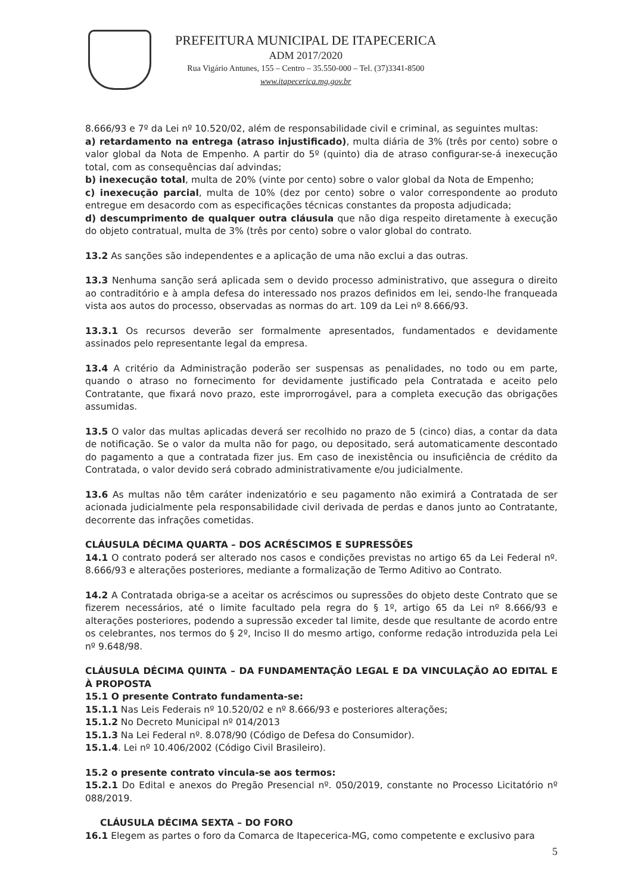PREFEITURA MUNICIPAL DE ITAPECERICA
ADM 2017/2020
Rua Vigário Antunes, 155 – Centro – 35.550-000 – Tel. (37)3341-8500
www.itapecerica.mg.gov.br
8.666/93 e 7º da Lei nº 10.520/02, além de responsabilidade civil e criminal, as seguintes multas:
a) retardamento na entrega (atraso injustificado), multa diária de 3% (três por cento) sobre o valor global da Nota de Empenho. A partir do 5º (quinto) dia de atraso configurar-se-á inexecução total, com as consequências daí advindas;
b) inexecução total, multa de 20% (vinte por cento) sobre o valor global da Nota de Empenho;
c) inexecução parcial, multa de 10% (dez por cento) sobre o valor correspondente ao produto entregue em desacordo com as especificações técnicas constantes da proposta adjudicada;
d) descumprimento de qualquer outra cláusula que não diga respeito diretamente à execução do objeto contratual, multa de 3% (três por cento) sobre o valor global do contrato.
13.2 As sanções são independentes e a aplicação de uma não exclui a das outras.
13.3 Nenhuma sanção será aplicada sem o devido processo administrativo, que assegura o direito ao contraditório e à ampla defesa do interessado nos prazos definidos em lei, sendo-lhe franqueada vista aos autos do processo, observadas as normas do art. 109 da Lei nº 8.666/93.
13.3.1 Os recursos deverão ser formalmente apresentados, fundamentados e devidamente assinados pelo representante legal da empresa.
13.4 A critério da Administração poderão ser suspensas as penalidades, no todo ou em parte, quando o atraso no fornecimento for devidamente justificado pela Contratada e aceito pelo Contratante, que fixará novo prazo, este improrrogável, para a completa execução das obrigações assumidas.
13.5 O valor das multas aplicadas deverá ser recolhido no prazo de 5 (cinco) dias, a contar da data de notificação. Se o valor da multa não for pago, ou depositado, será automaticamente descontado do pagamento a que a contratada fizer jus. Em caso de inexistência ou insuficiência de crédito da Contratada, o valor devido será cobrado administrativamente e/ou judicialmente.
13.6 As multas não têm caráter indenizatório e seu pagamento não eximirá a Contratada de ser acionada judicialmente pela responsabilidade civil derivada de perdas e danos junto ao Contratante, decorrente das infrações cometidas.
CLÁUSULA DÉCIMA QUARTA – DOS ACRÉSCIMOS E SUPRESSÕES
14.1 O contrato poderá ser alterado nos casos e condições previstas no artigo 65 da Lei Federal nº. 8.666/93 e alterações posteriores, mediante a formalização de Termo Aditivo ao Contrato.
14.2 A Contratada obriga-se a aceitar os acréscimos ou supressões do objeto deste Contrato que se fizerem necessários, até o limite facultado pela regra do § 1º, artigo 65 da Lei nº 8.666/93 e alterações posteriores, podendo a supressão exceder tal limite, desde que resultante de acordo entre os celebrantes, nos termos do § 2º, Inciso II do mesmo artigo, conforme redação introduzida pela Lei nº 9.648/98.
CLÁUSULA DÉCIMA QUINTA – DA FUNDAMENTAÇÃO LEGAL E DA VINCULAÇÃO AO EDITAL E À PROPOSTA
15.1 O presente Contrato fundamenta-se:
15.1.1 Nas Leis Federais nº 10.520/02 e nº 8.666/93 e posteriores alterações;
15.1.2 No Decreto Municipal nº 014/2013
15.1.3 Na Lei Federal nº. 8.078/90 (Código de Defesa do Consumidor).
15.1.4. Lei nº 10.406/2002 (Código Civil Brasileiro).
15.2 o presente contrato vincula-se aos termos:
15.2.1 Do Edital e anexos do Pregão Presencial nº. 050/2019, constante no Processo Licitatório nº 088/2019.
CLÁUSULA DÉCIMA SEXTA – DO FORO
16.1 Elegem as partes o foro da Comarca de Itapecerica-MG, como competente e exclusivo para
5